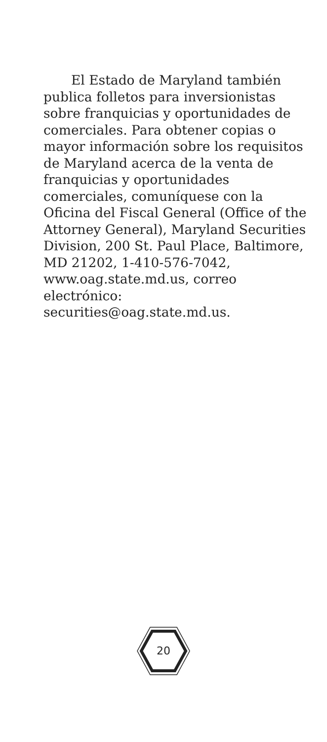El Estado de Maryland también publica folletos para inversionistas sobre franquicias y oportunidades de comerciales. Para obtener copias o mayor información sobre los requisitos de Maryland acerca de la venta de franquicias y oportunidades comerciales, comuníquese con la Oficina del Fiscal General (Office of the Attorney General), Maryland Securities Division, 200 St. Paul Place, Baltimore, MD 21202, 1-410-576-7042, www.oag.state.md.us, correo electrónico: securities@oag.state.md.us.
20